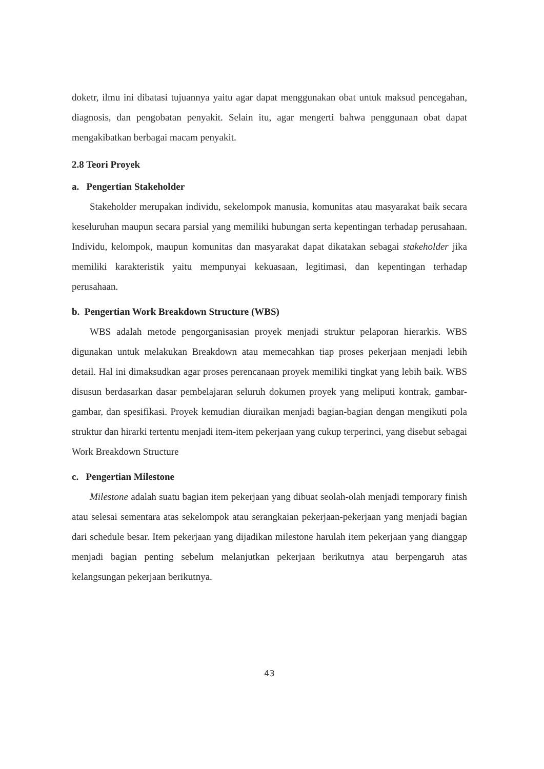doketr, ilmu ini dibatasi tujuannya yaitu agar dapat menggunakan obat untuk maksud pencegahan, diagnosis, dan pengobatan penyakit. Selain itu, agar mengerti bahwa penggunaan obat dapat mengakibatkan berbagai macam penyakit.
2.8 Teori Proyek
a. Pengertian Stakeholder
Stakeholder merupakan individu, sekelompok manusia, komunitas atau masyarakat baik secara keseluruhan maupun secara parsial yang memiliki hubungan serta kepentingan terhadap perusahaan. Individu, kelompok, maupun komunitas dan masyarakat dapat dikatakan sebagai stakeholder jika memiliki karakteristik yaitu mempunyai kekuasaan, legitimasi, dan kepentingan terhadap perusahaan.
b. Pengertian Work Breakdown Structure (WBS)
WBS adalah metode pengorganisasian proyek menjadi struktur pelaporan hierarkis. WBS digunakan untuk melakukan Breakdown atau memecahkan tiap proses pekerjaan menjadi lebih detail. Hal ini dimaksudkan agar proses perencanaan proyek memiliki tingkat yang lebih baik. WBS disusun berdasarkan dasar pembelajaran seluruh dokumen proyek yang meliputi kontrak, gambar-gambar, dan spesifikasi. Proyek kemudian diuraikan menjadi bagian-bagian dengan mengikuti pola struktur dan hirarki tertentu menjadi item-item pekerjaan yang cukup terperinci, yang disebut sebagai Work Breakdown Structure
c. Pengertian Milestone
Milestone adalah suatu bagian item pekerjaan yang dibuat seolah-olah menjadi temporary finish atau selesai sementara atas sekelompok atau serangkaian pekerjaan-pekerjaan yang menjadi bagian dari schedule besar. Item pekerjaan yang dijadikan milestone harulah item pekerjaan yang dianggap menjadi bagian penting sebelum melanjutkan pekerjaan berikutnya atau berpengaruh atas kelangsungan pekerjaan berikutnya.
43